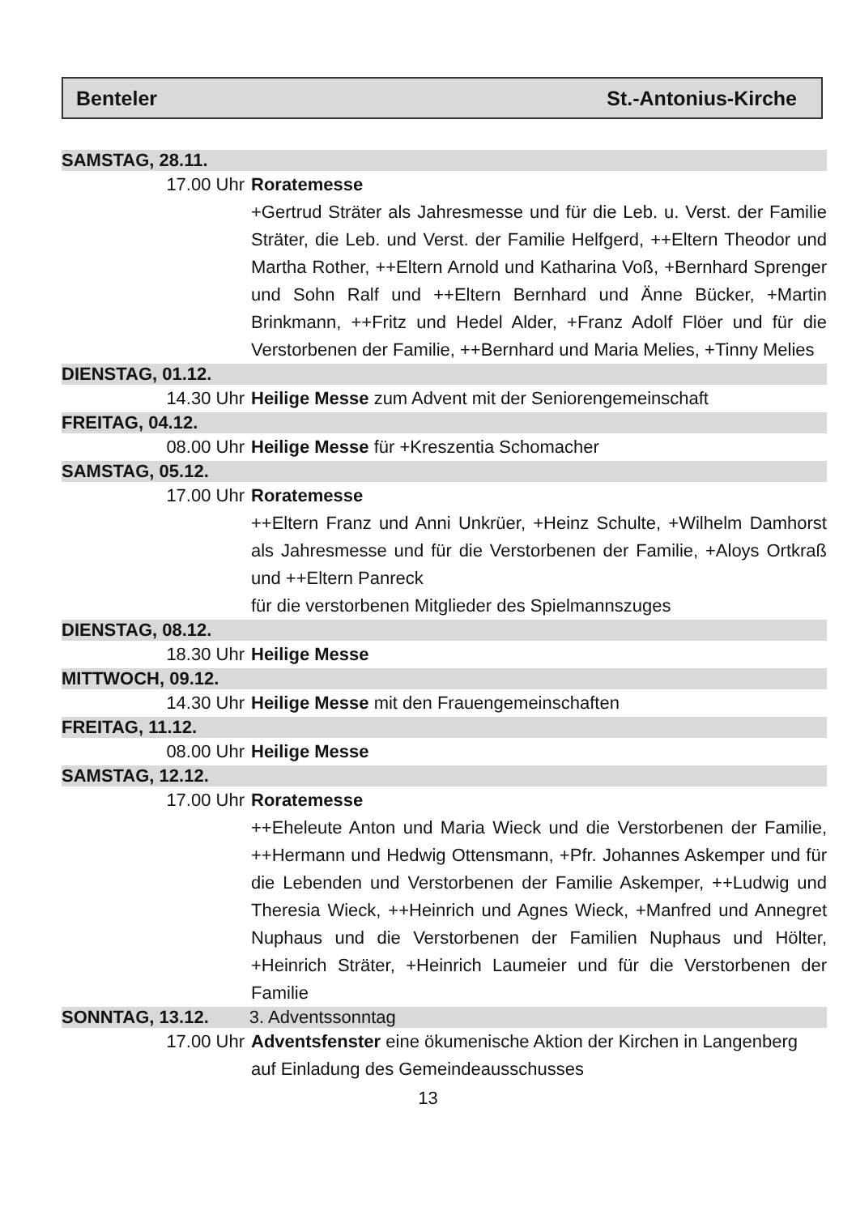Benteler St.-Antonius-Kirche
SAMSTAG, 28.11.
17.00 Uhr Roratemesse
+Gertrud Sträter als Jahresmesse und für die Leb. u. Verst. der Familie Sträter, die Leb. und Verst. der Familie Helfgerd, ++Eltern Theodor und Martha Rother, ++Eltern Arnold und Katharina Voß, +Bernhard Sprenger und Sohn Ralf und ++Eltern Bernhard und Änne Bücker, +Martin Brinkmann, ++Fritz und Hedel Alder, +Franz Adolf Flöer und für die Verstorbenen der Familie, ++Bernhard und Maria Melies, +Tinny Melies
DIENSTAG, 01.12.
14.30 Uhr Heilige Messe zum Advent mit der Seniorengemeinschaft
FREITAG, 04.12.
08.00 Uhr Heilige Messe für +Kreszentia Schomacher
SAMSTAG, 05.12.
17.00 Uhr Roratemesse
++Eltern Franz und Anni Unkrüer, +Heinz Schulte, +Wilhelm Damhorst als Jahresmesse und für die Verstorbenen der Familie, +Aloys Ortkraß und ++Eltern Panreck
für die verstorbenen Mitglieder des Spielmannszuges
DIENSTAG, 08.12.
18.30 Uhr Heilige Messe
MITTWOCH, 09.12.
14.30 Uhr Heilige Messe mit den Frauengemeinschaften
FREITAG, 11.12.
08.00 Uhr Heilige Messe
SAMSTAG, 12.12.
17.00 Uhr Roratemesse
++Eheleute Anton und Maria Wieck und die Verstorbenen der Familie, ++Hermann und Hedwig Ottensmann, +Pfr. Johannes Askemper und für die Lebenden und Verstorbenen der Familie Askemper, ++Ludwig und Theresia Wieck, ++Heinrich und Agnes Wieck, +Manfred und Annegret Nuphaus und die Verstorbenen der Familien Nuphaus und Hölter, +Heinrich Sträter, +Heinrich Laumeier und für die Verstorbenen der Familie
SONNTAG, 13.12. 3. Adventssonntag
17.00 Uhr Adventsfenster eine ökumenische Aktion der Kirchen in Langenberg auf Einladung des Gemeindeausschusses
13